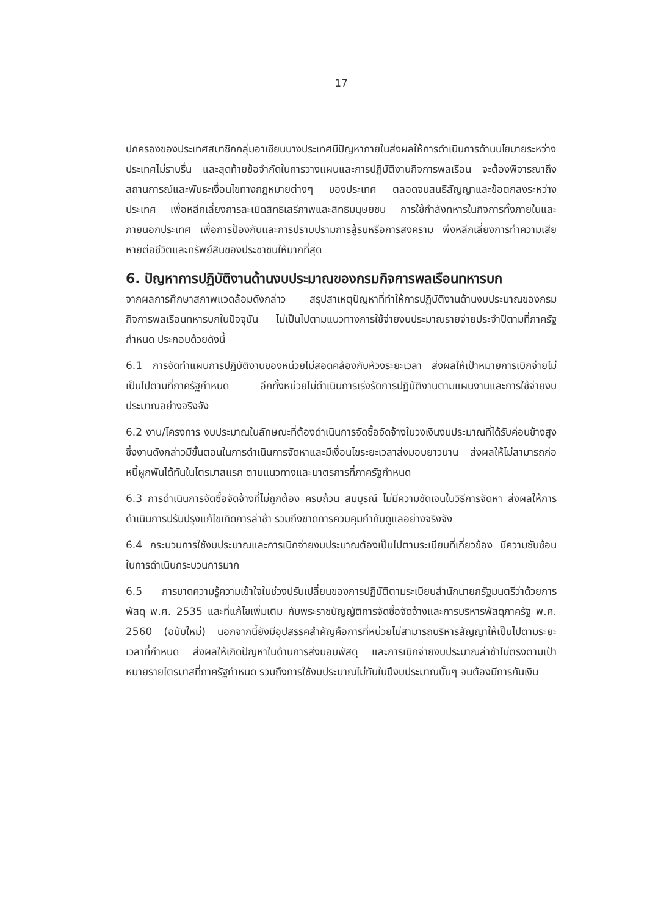17
ปกครองของประเทศสมาชิกกลุ่มอาเซียนบางประเทศมีปัญหาภายในส่งผลให้การดำเนินการด้านนโยบายระหว่างประเทศไม่ราบรื่น และสุดท้ายข้อจำกัดในการวางแผนและการปฏิบัติงานกิจการพลเรือน จะต้องพิจารณาถึงสถานการณ์และพันธะเงื่อนไขทางกฎหมายต่างๆ ของประเทศ ตลอดจนสนธิสัญญาและข้อตกลงระหว่างประเทศ เพื่อหลีกเลี่ยงการละเมิดสิทธิเสรีภาพและสิทธิมนุษยชน การใช้กำลังทหารในกิจการทั้งภายในและภายนอกประเทศ เพื่อการป้องกันและการปราบปรามการสู้รบหรือการสงคราม พึงหลีกเลี่ยงการทำความเสียหายต่อชีวิตและทรัพย์สินของประชาชนให้มากที่สุด
6. ปัญหาการปฏิบัติงานด้านงบประมาณของกรมกิจการพลเรือนทหารบก
จากผลการศึกษาสภาพแวดล้อมดังกล่าว สรุปสาเหตุปัญหาที่ทำให้การปฏิบัติงานด้านงบประมาณของกรมกิจการพลเรือนทหารบกในปัจจุบัน ไม่เป็นไปตามแนวทางการใช้จ่ายงบประมาณรายจ่ายประจำปีตามที่ภาครัฐกำหนด ประกอบด้วยดังนี้
6.1 การจัดทำแผนการปฏิบัติงานของหน่วยไม่สอดคล้องกับห้วงระยะเวลา ส่งผลให้เป้าหมายการเบิกจ่ายไม่เป็นไปตามที่ภาครัฐกำหนด อีกทั้งหน่วยไม่ดำเนินการเร่งรัดการปฏิบัติงานตามแผนงานและการใช้จ่ายงบประมาณอย่างจริงจัง
6.2 งาน/โครงการ งบประมาณในลักษณะที่ต้องดำเนินการจัดซื้อจัดจ้างในวงเงินงบประมาณที่ได้รับค่อนข้างสูง ซึ่งงานดังกล่าวมีขั้นตอนในการดำเนินการจัดหาและมีเงื่อนไขระยะเวลาส่งมอบยาวนาน ส่งผลให้ไม่สามารถก่อหนี้ผูกพันได้ทันในไตรมาสแรก ตามแนวทางและมาตรการที่ภาครัฐกำหนด
6.3 การดำเนินการจัดซื้อจัดจ้างที่ไม่ถูกต้อง ครบถ้วน สมบูรณ์ ไม่มีความชัดเจนในวิธีการจัดหา ส่งผลให้การดำเนินการปรับปรุงแก้ไขเกิดการล่าช้า รวมถึงขาดการควบคุมกำกับดูแลอย่างจริงจัง
6.4 กระบวนการใช้งบประมาณและการเบิกจ่ายงบประมาณต้องเป็นไปตามระเบียบที่เกี่ยวข้อง มีความซับซ้อนในการดำเนินกระบวนการมาก
6.5 การขาดความรู้ความเข้าใจในช่วงปรับเปลี่ยนของการปฏิบัติตามระเบียบสำนักนายกรัฐมนตรีว่าด้วยการพัสดุ พ.ศ. 2535 และที่แก้ไขเพิ่มเติม กับพระราชบัญญัติการจัดซื้อจัดจ้างและการบริหารพัสดุภาครัฐ พ.ศ. 2560 (ฉบับใหม่) นอกจากนี้ยังมีอุปสรรคสำคัญคือการที่หน่วยไม่สามารถบริหารสัญญาให้เป็นไปตามระยะเวลาที่กำหนด ส่งผลให้เกิดปัญหาในด้านการส่งมอบพัสดุ และการเบิกจ่ายงบประมาณล่าช้าไม่ตรงตามเป้าหมายรายไตรมาสที่ภาครัฐกำหนด รวมถึงการใช้งบประมาณไม่ทันในปีงบประมาณนั้นๆ จนต้องมีการกันเงิน